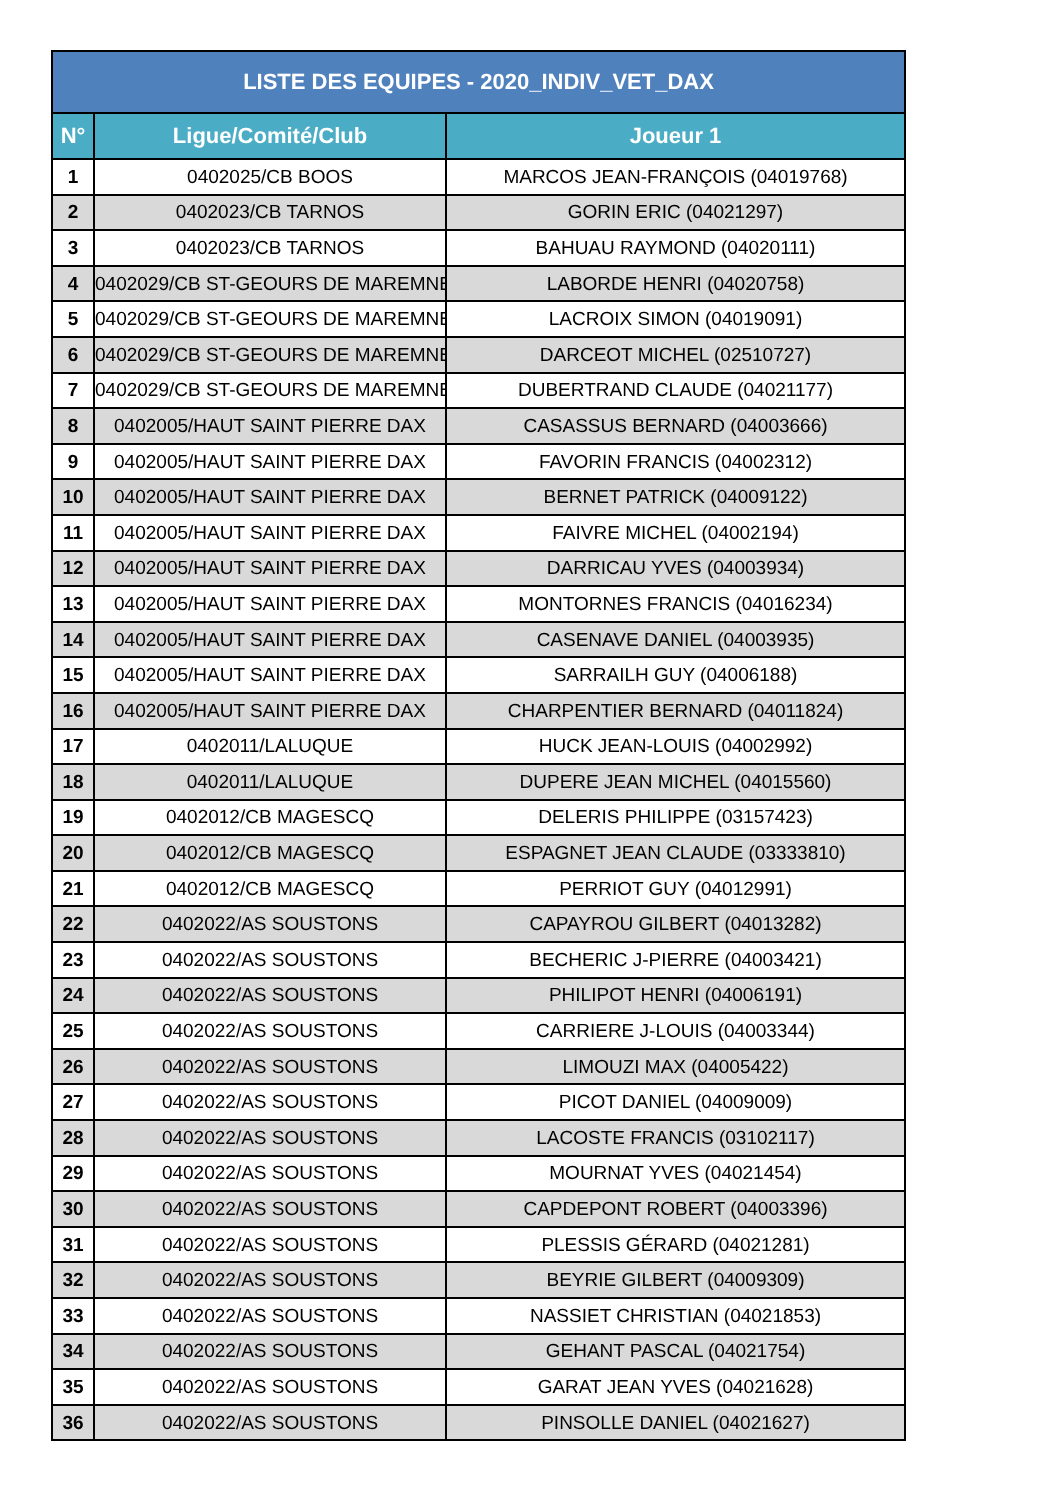| LISTE DES EQUIPES - 2020_INDIV_VET_DAX | | |
| --- | --- | --- |
| N° | Ligue/Comité/Club | Joueur 1 |
| 1 | 0402025/CB BOOS | MARCOS JEAN-FRANÇOIS (04019768) |
| 2 | 0402023/CB TARNOS | GORIN ERIC (04021297) |
| 3 | 0402023/CB TARNOS | BAHUAU RAYMOND (04020111) |
| 4 | 0402029/CB ST-GEOURS DE MAREMNE | LABORDE HENRI (04020758) |
| 5 | 0402029/CB ST-GEOURS DE MAREMNE | LACROIX SIMON (04019091) |
| 6 | 0402029/CB ST-GEOURS DE MAREMNE | DARCEOT MICHEL (02510727) |
| 7 | 0402029/CB ST-GEOURS DE MAREMNE | DUBERTRAND CLAUDE (04021177) |
| 8 | 0402005/HAUT SAINT PIERRE DAX | CASASSUS BERNARD (04003666) |
| 9 | 0402005/HAUT SAINT PIERRE DAX | FAVORIN FRANCIS (04002312) |
| 10 | 0402005/HAUT SAINT PIERRE DAX | BERNET PATRICK (04009122) |
| 11 | 0402005/HAUT SAINT PIERRE DAX | FAIVRE MICHEL (04002194) |
| 12 | 0402005/HAUT SAINT PIERRE DAX | DARRICAU YVES (04003934) |
| 13 | 0402005/HAUT SAINT PIERRE DAX | MONTORNES FRANCIS (04016234) |
| 14 | 0402005/HAUT SAINT PIERRE DAX | CASENAVE DANIEL (04003935) |
| 15 | 0402005/HAUT SAINT PIERRE DAX | SARRAILH GUY (04006188) |
| 16 | 0402005/HAUT SAINT PIERRE DAX | CHARPENTIER BERNARD (04011824) |
| 17 | 0402011/LALUQUE | HUCK JEAN-LOUIS (04002992) |
| 18 | 0402011/LALUQUE | DUPERE JEAN MICHEL (04015560) |
| 19 | 0402012/CB MAGESCQ | DELERIS PHILIPPE (03157423) |
| 20 | 0402012/CB MAGESCQ | ESPAGNET JEAN CLAUDE (03333810) |
| 21 | 0402012/CB MAGESCQ | PERRIOT GUY (04012991) |
| 22 | 0402022/AS SOUSTONS | CAPAYROU GILBERT (04013282) |
| 23 | 0402022/AS SOUSTONS | BECHERIC J-PIERRE (04003421) |
| 24 | 0402022/AS SOUSTONS | PHILIPOT HENRI (04006191) |
| 25 | 0402022/AS SOUSTONS | CARRIERE J-LOUIS (04003344) |
| 26 | 0402022/AS SOUSTONS | LIMOUZI MAX (04005422) |
| 27 | 0402022/AS SOUSTONS | PICOT DANIEL (04009009) |
| 28 | 0402022/AS SOUSTONS | LACOSTE FRANCIS (03102117) |
| 29 | 0402022/AS SOUSTONS | MOURNAT YVES (04021454) |
| 30 | 0402022/AS SOUSTONS | CAPDEPONT ROBERT (04003396) |
| 31 | 0402022/AS SOUSTONS | PLESSIS GÉRARD (04021281) |
| 32 | 0402022/AS SOUSTONS | BEYRIE GILBERT (04009309) |
| 33 | 0402022/AS SOUSTONS | NASSIET CHRISTIAN (04021853) |
| 34 | 0402022/AS SOUSTONS | GEHANT PASCAL (04021754) |
| 35 | 0402022/AS SOUSTONS | GARAT JEAN YVES (04021628) |
| 36 | 0402022/AS SOUSTONS | PINSOLLE DANIEL (04021627) |